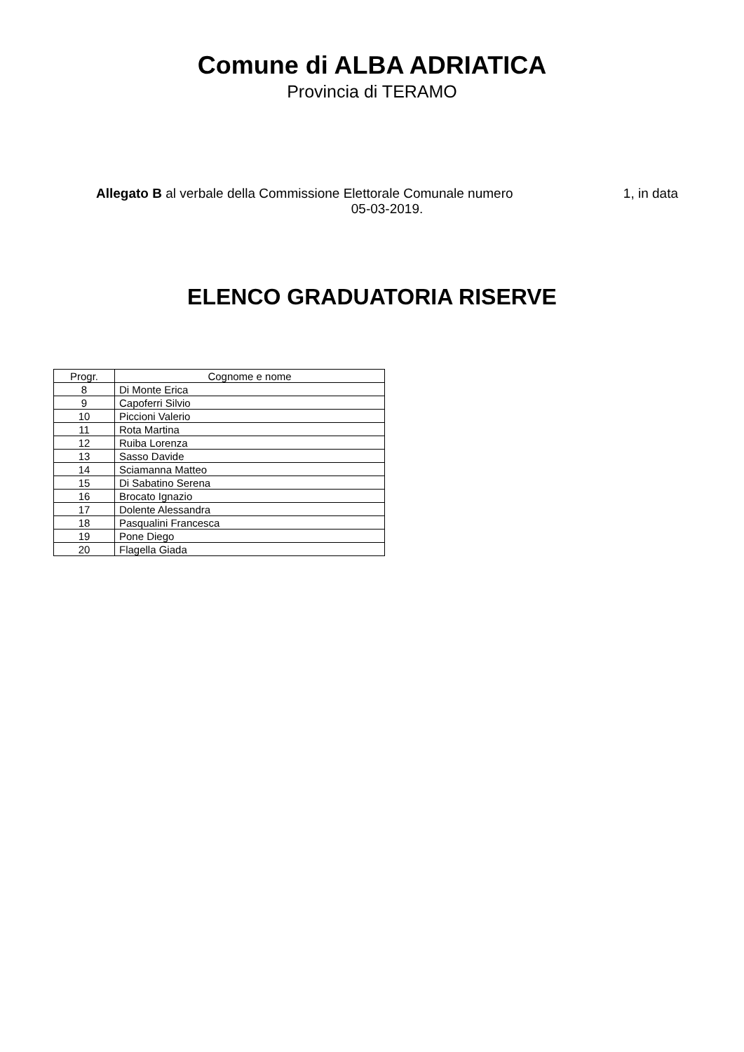Comune di ALBA ADRIATICA
Provincia di TERAMO
Allegato B al verbale della Commissione Elettorale Comunale numero 1, in data
05-03-2019.
ELENCO GRADUATORIA RISERVE
| Progr. | Cognome e nome |
| --- | --- |
| 8 | Di Monte Erica |
| 9 | Capoferri Silvio |
| 10 | Piccioni Valerio |
| 11 | Rota Martina |
| 12 | Ruiba Lorenza |
| 13 | Sasso Davide |
| 14 | Sciamanna Matteo |
| 15 | Di Sabatino Serena |
| 16 | Brocato Ignazio |
| 17 | Dolente Alessandra |
| 18 | Pasqualini Francesca |
| 19 | Pone Diego |
| 20 | Flagella Giada |